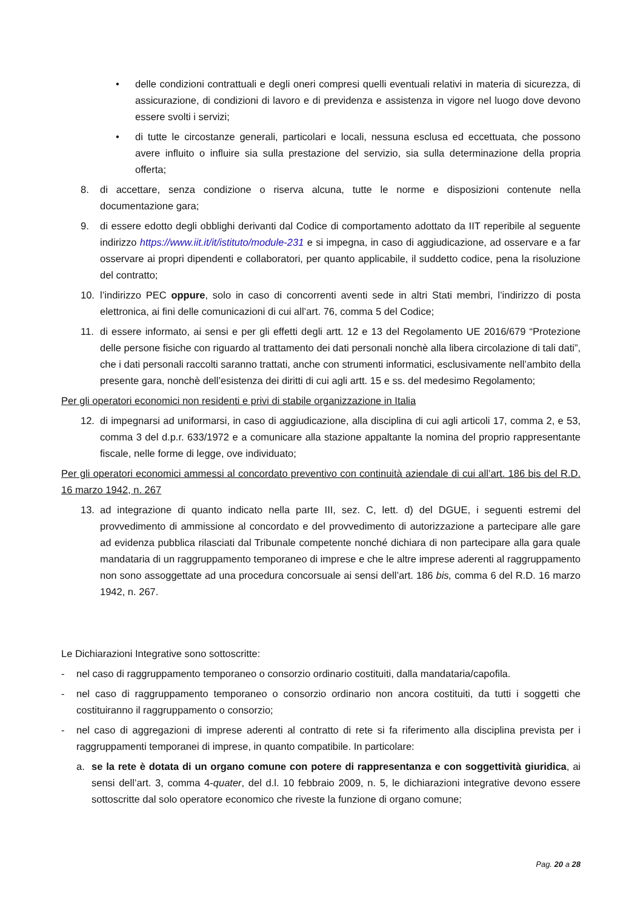• delle condizioni contrattuali e degli oneri compresi quelli eventuali relativi in materia di sicurezza, di assicurazione, di condizioni di lavoro e di previdenza e assistenza in vigore nel luogo dove devono essere svolti i servizi;
• di tutte le circostanze generali, particolari e locali, nessuna esclusa ed eccettuata, che possono avere influito o influire sia sulla prestazione del servizio, sia sulla determinazione della propria offerta;
8. di accettare, senza condizione o riserva alcuna, tutte le norme e disposizioni contenute nella documentazione gara;
9. di essere edotto degli obblighi derivanti dal Codice di comportamento adottato da IIT reperibile al seguente indirizzo https://www.iit.it/it/istituto/module-231 e si impegna, in caso di aggiudicazione, ad osservare e a far osservare ai propri dipendenti e collaboratori, per quanto applicabile, il suddetto codice, pena la risoluzione del contratto;
10. l’indirizzo PEC oppure, solo in caso di concorrenti aventi sede in altri Stati membri, l’indirizzo di posta elettronica, ai fini delle comunicazioni di cui all’art. 76, comma 5 del Codice;
11. di essere informato, ai sensi e per gli effetti degli artt. 12 e 13 del Regolamento UE 2016/679 “Protezione delle persone fisiche con riguardo al trattamento dei dati personali nonchè alla libera circolazione di tali dati”, che i dati personali raccolti saranno trattati, anche con strumenti informatici, esclusivamente nell’ambito della presente gara, nonchè dell’esistenza dei diritti di cui agli artt. 15 e ss. del medesimo Regolamento;
Per gli operatori economici non residenti e privi di stabile organizzazione in Italia
12. di impegnarsi ad uniformarsi, in caso di aggiudicazione, alla disciplina di cui agli articoli 17, comma 2, e 53, comma 3 del d.p.r. 633/1972 e a comunicare alla stazione appaltante la nomina del proprio rappresentante fiscale, nelle forme di legge, ove individuato;
Per gli operatori economici ammessi al concordato preventivo con continuità aziendale di cui all’art. 186 bis del R.D. 16 marzo 1942, n. 267
13. ad integrazione di quanto indicato nella parte III, sez. C, lett. d) del DGUE, i seguenti estremi del provvedimento di ammissione al concordato e del provvedimento di autorizzazione a partecipare alle gare ad evidenza pubblica rilasciati dal Tribunale competente nonché dichiara di non partecipare alla gara quale mandataria di un raggruppamento temporaneo di imprese e che le altre imprese aderenti al raggruppamento non sono assoggettate ad una procedura concorsuale ai sensi dell’art. 186 bis, comma 6 del R.D. 16 marzo 1942, n. 267.
Le Dichiarazioni Integrative sono sottoscritte:
- nel caso di raggruppamento temporaneo o consorzio ordinario costituiti, dalla mandataria/capofila.
- nel caso di raggruppamento temporaneo o consorzio ordinario non ancora costituiti, da tutti i soggetti che costituiranno il raggruppamento o consorzio;
- nel caso di aggregazioni di imprese aderenti al contratto di rete si fa riferimento alla disciplina prevista per i raggruppamenti temporanei di imprese, in quanto compatibile. In particolare:
a. se la rete è dotata di un organo comune con potere di rappresentanza e con soggettività giuridica, ai sensi dell’art. 3, comma 4-quater, del d.l. 10 febbraio 2009, n. 5, le dichiarazioni integrative devono essere sottoscritte dal solo operatore economico che riveste la funzione di organo comune;
Pag. 20 a 28